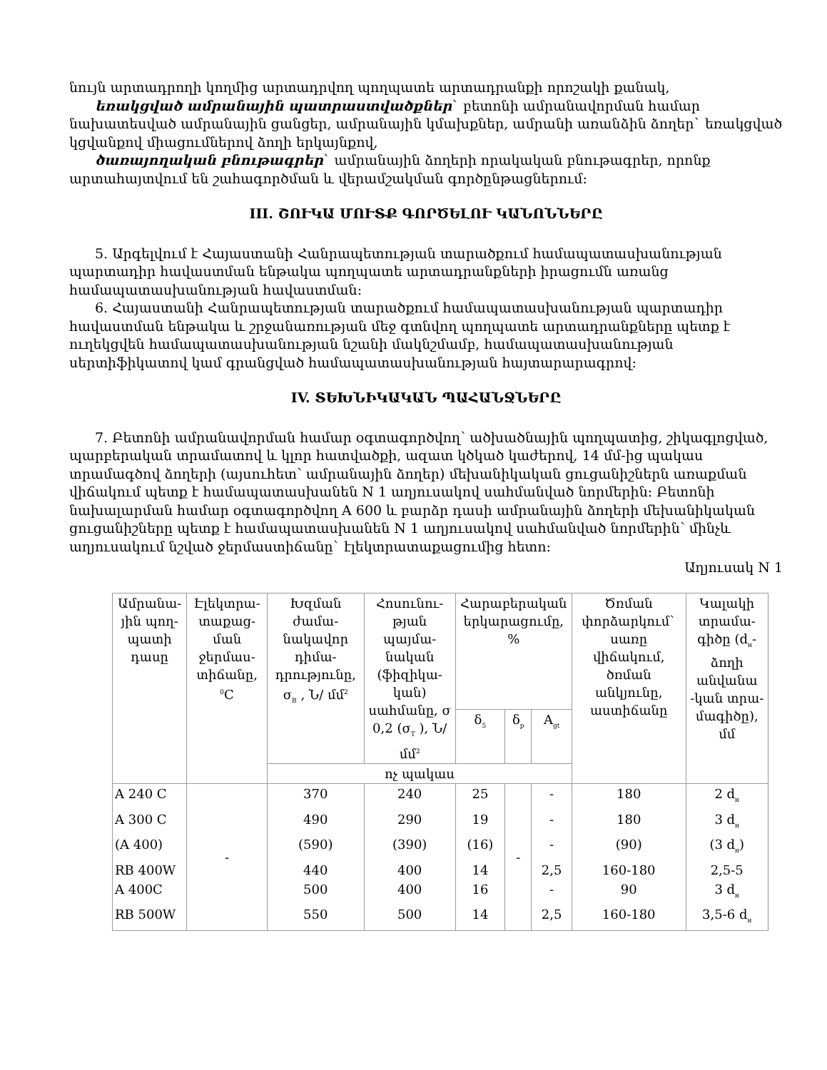նույն արտադրողի կողմից արտադրվող պողպատե արտադրանքի որոշակի քանակ,
եռակցված ամրանային պատրաստվածքներ` բետոնի ամրանավորման համար նախատեսված ամրանային ցանցեր, ամրանային կմախքներ, ամրանի առանձին ձողեր` եռակցված կցվանքով միացումներով ձողի երկայնքով,
ծառայողական բնութագրեր` ամրանային ձողերի որակական բնութագրեր, որոնք արտահայտվում են շահագործման և վերամշակման գործընթացներում:
III. ՇՈՒԿԱ ՄՈՒՏՔ ԳՈՐԾԵԼՈՒ ԿԱՆՈՆՆԵՐԸ
5. Արգելվում է Հայաստանի Հանրապետության տարածքում համապատասխանության պարտադիր հավաստման ենթակա պողպատե արտադրանքների իրացումն առանց համապատասխանության հավաստման:
6. Հայաստանի Հանրապետության տարածքում համապատասխանության պարտադիր հավաստման ենթակա և շրջանառության մեջ գտնվող պողպատե արտադրանքները պետք է ուղեկցվեն համապատասխանության նշանի մակնշմամբ, համապատասխանության սերտիֆիկատով կամ գրանցված համապատասխանության հայտարարագրով:
IV. ՏԵԽՆԻԿԱԿԱՆ ՊԱՀԱՆՋՆԵՐԸ
7. Բետոնի ամրանավորման համար օգտագործվող՝ ածխածնային պողպատից, շիկագլոցված, պարբերական տրամատով և կլոր հատվածքի, ազատ կծկած կաժերով, 14 մմ-ից պակաս տրամագծով ձողերի (այսուհետ՝ ամրանային ձողեր) մեխանիկական ցուցանիշներն առաքման վիճակում պետք է համապատասխանեն N 1 աղյուսակով սահմանված նորմերին: Բետոնի նախալարման համար օգտագործվող A 600 և բարձր դասի ամրանային ձողերի մեխանիկական ցուցանիշները պետք է համապատասխանեն N 1 աղյուսակով սահմանված նորմերին՝ մինչև աղյուսակում նշված ջերմաստիճանը` էլեկտրատաքացումից հետո:
Աղյուսակ N 1
| Ամրանա-յին պող-պատի դասը | Էլեկտրա-տաքաց-ման ջերմաս-տիճանը, <sup>0</sup>C | Խզման ժամա-նակավոր դիմա-դրությունը, σ<sub>B</sub> , Ն/ մմ<sup>2</sup> | Հոսունու-թյան պայմա-նական (ֆիզիկա-կան) սահմանը, σ 0,2 (σ<sub>T</sub> ), Ն/ մմ<sup>2</sup> | Հարաբերական երկարացումը, % | | | Ծռման փորձարկում` սառը վիճակում, ծռման անկյունը, աստիճանը | Կալակի տրամա-գիծը (d<sub>н</sub>- ձողի անվանա -կան տրա-մագիծը), մմ |
| --- | --- | --- | --- | --- | --- | --- | --- | --- |
| | | | | δ<sub>5</sub> | δ<sub>р</sub> | A<sub>gt</sub> | | |
| | | ոչ պակաս | | | | | | |
| A 240 C | - | 370 | 240 | 25 | - | - | 180 | 2 d<sub>н</sub> |
| A 300 C | | 490 | 290 | 19 | | - | 180 | 3 d<sub>н</sub> |
| (A 400) | | (590) | (390) | (16) | | - | (90) | (3 d<sub>н</sub>) |
| RB 400W | | 440 | 400 | 14 | | 2,5 | 160-180 | 2,5-5 |
| A 400C | | 500 | 400 | 16 | | - | 90 | 3 d<sub>н</sub> |
| RB 500W | | 550 | 500 | 14 | | 2,5 | 160-180 | 3,5-6 d<sub>н</sub> |